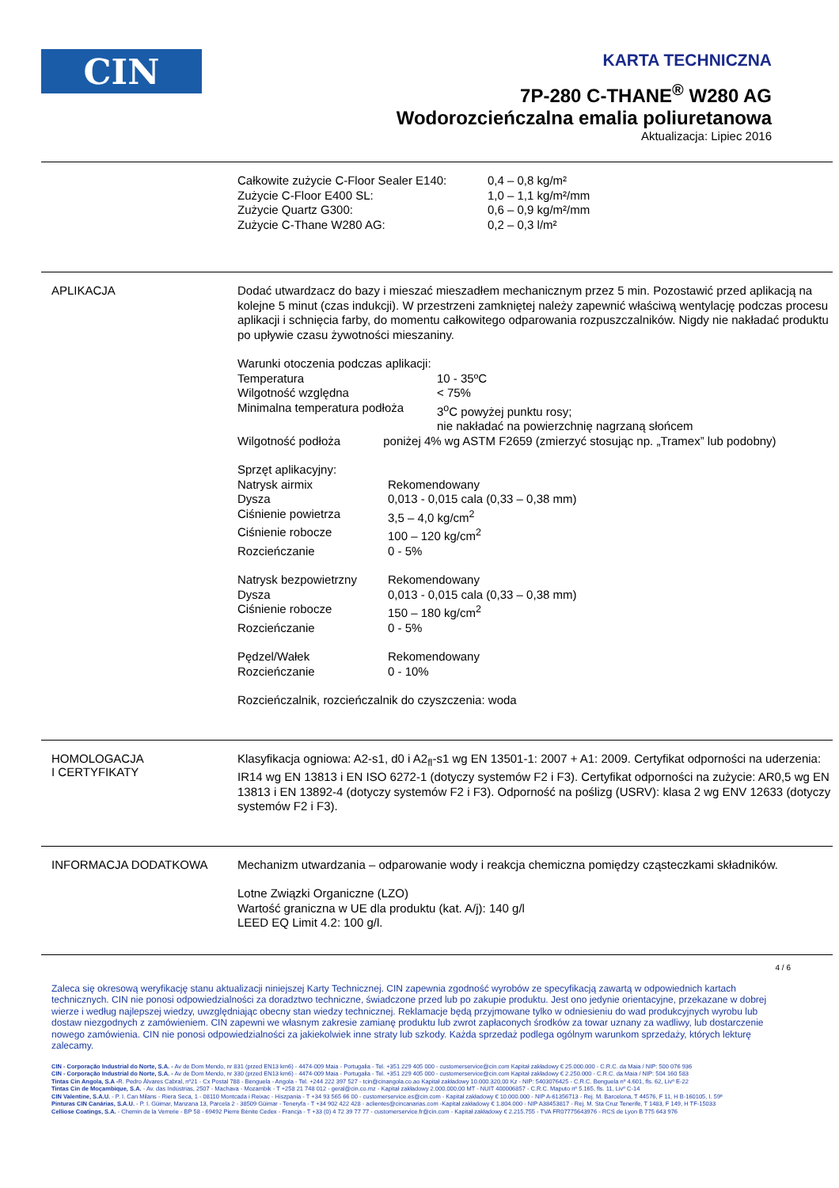CIN
KARTA TECHNICZNA
7P-280 C-THANE<sup>®</sup> W280 AG
Wodorozcieńczalna emalia poliuretanowa
Aktualizacja: Lipiec 2016
| Całkowite zużycie C-Floor Sealer E140: | 0,4 – 0,8 kg/m² |
| Zużycie C-Floor E400 SL: | 1,0 – 1,1 kg/m²/mm |
| Zużycie Quartz G300: | 0,6 – 0,9 kg/m²/mm |
| Zużycie C-Thane W280 AG: | 0,2 – 0,3 l/m² |
APLIKACJA
Dodać utwardzacz do bazy i mieszać mieszadłem mechanicznym przez 5 min. Pozostawić przed aplikacją na kolejne 5 minut (czas indukcji). W przestrzeni zamkniętej należy zapewnić właściwą wentylację podczas procesu aplikacji i schnięcia farby, do momentu całkowitego odparowania rozpuszczalników. Nigdy nie nakładać produktu po upływie czasu żywotności mieszaniny.
Warunki otoczenia podczas aplikacji:
| Temperatura | 10 - 35ºC |
| Wilgotność względna | < 75% |
| Minimalna temperatura podłoża | 3<sup>o</sup>C powyżej punktu rosy; nie nakładać na powierzchnię nagrzaną słońcem |
| Wilgotność podłoża poniżej 4% wg ASTM F2659 (zmierzyć stosując np. „Tramex” lub podobny) | |
Sprzęt aplikacyjny:
| Natrysk airmix | Rekomendowany |
| Dysza | 0,013 - 0,015 cala (0,33 – 0,38 mm) |
| Ciśnienie powietrza | 3,5 – 4,0 kg/cm<sup>2</sup> |
| Ciśnienie robocze | 100 – 120 kg/cm<sup>2</sup> |
| Rozcieńczanie | 0 - 5% |
| Natrysk bezpowietrzny | Rekomendowany |
| Dysza | 0,013 - 0,015 cala (0,33 – 0,38 mm) |
| Ciśnienie robocze | 150 – 180 kg/cm<sup>2</sup> |
| Rozcieńczanie | 0 - 5% |
| Pędzel/Wałek | Rekomendowany |
| Rozcieńczanie | 0 - 10% |
Rozcieńczalnik, rozcieńczalnik do czyszczenia: woda
HOMOLOGACJA
I CERTYFIKATY
Klasyfikacja ogniowa: A2-s1, d0 i A2<sub>fl</sub>-s1 wg EN 13501-1: 2007 + A1: 2009. Certyfikat odporności na uderzenia: IR14 wg EN 13813 i EN ISO 6272-1 (dotyczy systemów F2 i F3). Certyfikat odporności na zużycie: AR0,5 wg EN 13813 i EN 13892-4 (dotyczy systemów F2 i F3). Odporność na poślizg (USRV): klasa 2 wg ENV 12633 (dotyczy systemów F2 i F3).
INFORMACJA DODATKOWA
Mechanizm utwardzania – odparowanie wody i reakcja chemiczna pomiędzy cząsteczkami składników.
Lotne Związki Organiczne (LZO)
Wartość graniczna w UE dla produktu (kat. A/j): 140 g/l
LEED EQ Limit 4.2: 100 g/l.
4 / 6
Zaleca się okresową weryfikację stanu aktualizacji niniejszej Karty Technicznej. CIN zapewnia zgodność wyrobów ze specyfikacją zawartą w odpowiednich kartach technicznych. CIN nie ponosi odpowiedzialności za doradztwo techniczne, świadczone przed lub po zakupie produktu. Jest ono jedynie orientacyjne, przekazane w dobrej wierze i według najlepszej wiedzy, uwzględniając obecny stan wiedzy technicznej. Reklamacje będą przyjmowane tylko w odniesieniu do wad produkcyjnych wyrobu lub dostaw niezgodnych z zamówieniem. CIN zapewni we własnym zakresie zamianę produktu lub zwrot zapłaconych środków za towar uznany za wadliwy, lub dostarczenie nowego zamówienia. CIN nie ponosi odpowiedzialności za jakiekolwiek inne straty lub szkody. Każda sprzedaż podlega ogólnym warunkom sprzedaży, których lekturę zalecamy.
CIN - Corporação Industrial do Norte, S.A. - Av de Dom Mendo, nr 831 (przed EN13 km6) - 4474-009 Maia - Portugalia - Tel. +351 229 405 000 - customerservice@cin.com Kapitał zakładowy € 25.000.000 - C.R.C. da Maia / NIP: 500 076 936
CIN - Corporação Industrial do Norte, S.A. - Av de Dom Mendo, nr 330 (przed EN13 km6) - 4474-009 Maia - Portugalia - Tel. +351 229 405 000 - customerservice@cin.com Kapitał zakładowy € 2.250.000 - C.R.C. da Maia / NIP: 504 160 583
Tintas Cin Angola, S.A -R. Pedro Álvares Cabral, nº21 - Cx Postal 788 - Benguela - Angola - Tel. +244 222 397 527 - tcin@cinangola.co.ao Kapitał zakładowy 10.000.320,00 Kz - NIP: 5403076425 - C.R.C. Benguela nº 4.601, fls. 62, Livº E-22
Tintas Cin de Moçambique, S.A. - Av. das Indústrias, 2507 - Machava - Mozambik - T +258 21 748 012 - geral@cin.co.mz - Kapitał zakładowy 2.000.000,00 MT - NUIT 400006857 - C.R.C. Maputo nº 5.165, fls. 11, Livº C-14
CIN Valentine, S.A.U. - P. I. Can Milans - Riera Seca, 1 - 08110 Montcada i Reixac - Hiszpania - T +34 93 565 66 00 - customerservice.es@cin.com - Kapitał zakładowy € 10.000.000 - NIP A-61356713 - Rej. M. Barcelona, T 44576, F 11, H B-160105, I. 59ª
Pinturas CIN Canárias, S.A.U. - P. I. Güimar, Manzana 13, Parcela 2 - 38509 Güimar - Teneryfa - T +34 902 422 428 - aclientes@cincanarias.com -Kapitał zakładowy € 1.804.000 - NIP A38453817 - Rej. M. Sta Cruz Tenerife, T 1483, F 149, H TF-15033
Celliose Coatings, S.A. - Chemin de la Verrerie - BP 58 - 69492 Pierre Bénite Cedex - Francja - T +33 (0) 4 72 39 77 77 - customerservice.fr@cin.com - Kapitał zakładowy € 2.215.755 - TVA FR07775643976 - RCS de Lyon B 775 643 976